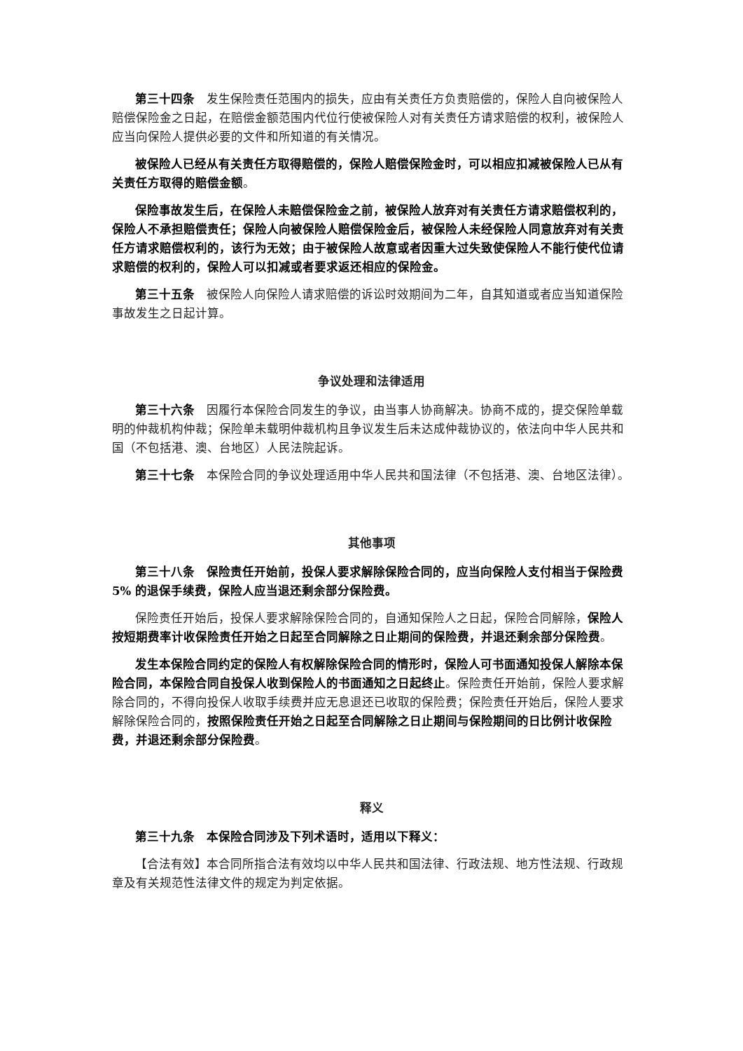第三十四条　发生保险责任范围内的损失，应由有关责任方负责赔偿的，保险人自向被保险人赔偿保险金之日起，在赔偿金额范围内代位行使被保险人对有关责任方请求赔偿的权利，被保险人应当向保险人提供必要的文件和所知道的有关情况。
被保险人已经从有关责任方取得赔偿的，保险人赔偿保险金时，可以相应扣减被保险人已从有关责任方取得的赔偿金额。
保险事故发生后，在保险人未赔偿保险金之前，被保险人放弃对有关责任方请求赔偿权利的，保险人不承担赔偿责任；保险人向被保险人赔偿保险金后，被保险人未经保险人同意放弃对有关责任方请求赔偿权利的，该行为无效；由于被保险人故意或者因重大过失致使保险人不能行使代位请求赔偿的权利的，保险人可以扣减或者要求返还相应的保险金。
第三十五条　被保险人向保险人请求赔偿的诉讼时效期间为二年，自其知道或者应当知道保险事故发生之日起计算。
争议处理和法律适用
第三十六条　因履行本保险合同发生的争议，由当事人协商解决。协商不成的，提交保险单载明的仲裁机构仲裁；保险单未载明仲裁机构且争议发生后未达成仲裁协议的，依法向中华人民共和国（不包括港、澳、台地区）人民法院起诉。
第三十七条　本保险合同的争议处理适用中华人民共和国法律（不包括港、澳、台地区法律）。
其他事项
第三十八条　保险责任开始前，投保人要求解除保险合同的，应当向保险人支付相当于保险费 5% 的退保手续费，保险人应当退还剩余部分保险费。
保险责任开始后，投保人要求解除保险合同的，自通知保险人之日起，保险合同解除，保险人按短期费率计收保险责任开始之日起至合同解除之日止期间的保险费，并退还剩余部分保险费。
发生本保险合同约定的保险人有权解除保险合同的情形时，保险人可书面通知投保人解除本保险合同，本保险合同自投保人收到保险人的书面通知之日起终止。保险责任开始前，保险人要求解除合同的，不得向投保人收取手续费并应无息退还已收取的保险费；保险责任开始后，保险人要求解除保险合同的，按照保险责任开始之日起至合同解除之日止期间与保险期间的日比例计收保险费，并退还剩余部分保险费。
释义
第三十九条　本保险合同涉及下列术语时，适用以下释义：
【合法有效】本合同所指合法有效均以中华人民共和国法律、行政法规、地方性法规、行政规章及有关规范性法律文件的规定为判定依据。